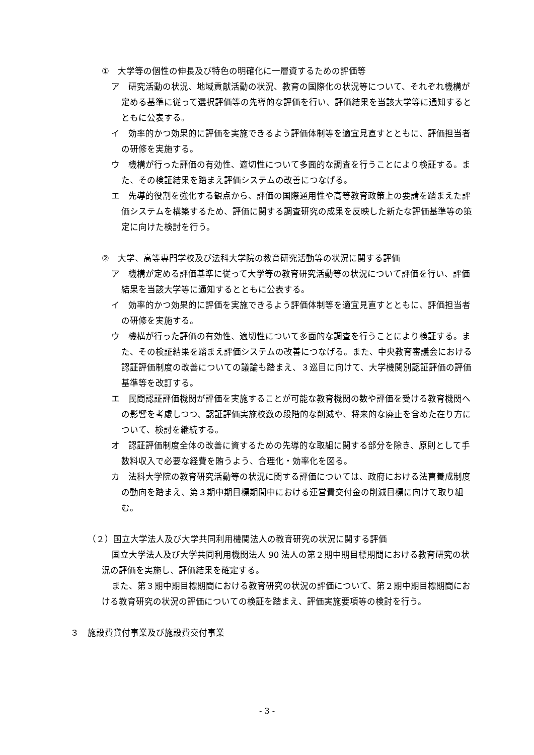①　大学等の個性の伸長及び特色の明確化に一層資するための評価等
ア　研究活動の状況、地域貢献活動の状況、教育の国際化の状況等について、それぞれ機構が定める基準に従って選択評価等の先導的な評価を行い、評価結果を当該大学等に通知するとともに公表する。
イ　効率的かつ効果的に評価を実施できるよう評価体制等を適宜見直すとともに、評価担当者の研修を実施する。
ウ　機構が行った評価の有効性、適切性について多面的な調査を行うことにより検証する。また、その検証結果を踏まえ評価システムの改善につなげる。
エ　先導的役割を強化する観点から、評価の国際通用性や高等教育政策上の要請を踏まえた評価システムを構築するため、評価に関する調査研究の成果を反映した新たな評価基準等の策定に向けた検討を行う。
②　大学、高等専門学校及び法科大学院の教育研究活動等の状況に関する評価
ア　機構が定める評価基準に従って大学等の教育研究活動等の状況について評価を行い、評価結果を当該大学等に通知するとともに公表する。
イ　効率的かつ効果的に評価を実施できるよう評価体制等を適宜見直すとともに、評価担当者の研修を実施する。
ウ　機構が行った評価の有効性、適切性について多面的な調査を行うことにより検証する。また、その検証結果を踏まえ評価システムの改善につなげる。また、中央教育審議会における認証評価制度の改善についての議論も踏まえ、３巡目に向けて、大学機関別認証評価の評価基準等を改訂する。
エ　民間認証評価機関が評価を実施することが可能な教育機関の数や評価を受ける教育機関への影響を考慮しつつ、認証評価実施校数の段階的な削減や、将来的な廃止を含めた在り方について、検討を継続する。
オ　認証評価制度全体の改善に資するための先導的な取組に関する部分を除き、原則として手数料収入で必要な経費を賄うよう、合理化・効率化を図る。
カ　法科大学院の教育研究活動等の状況に関する評価については、政府における法曹養成制度の動向を踏まえ、第３期中期目標期間中における運営費交付金の削減目標に向けて取り組む。
（２）国立大学法人及び大学共同利用機関法人の教育研究の状況に関する評価
国立大学法人及び大学共同利用機関法人 90 法人の第２期中期目標期間における教育研究の状況の評価を実施し、評価結果を確定する。
また、第３期中期目標期間における教育研究の状況の評価について、第２期中期目標期間における教育研究の状況の評価についての検証を踏まえ、評価実施要項等の検討を行う。
３　施設費貸付事業及び施設費交付事業
- 3 -